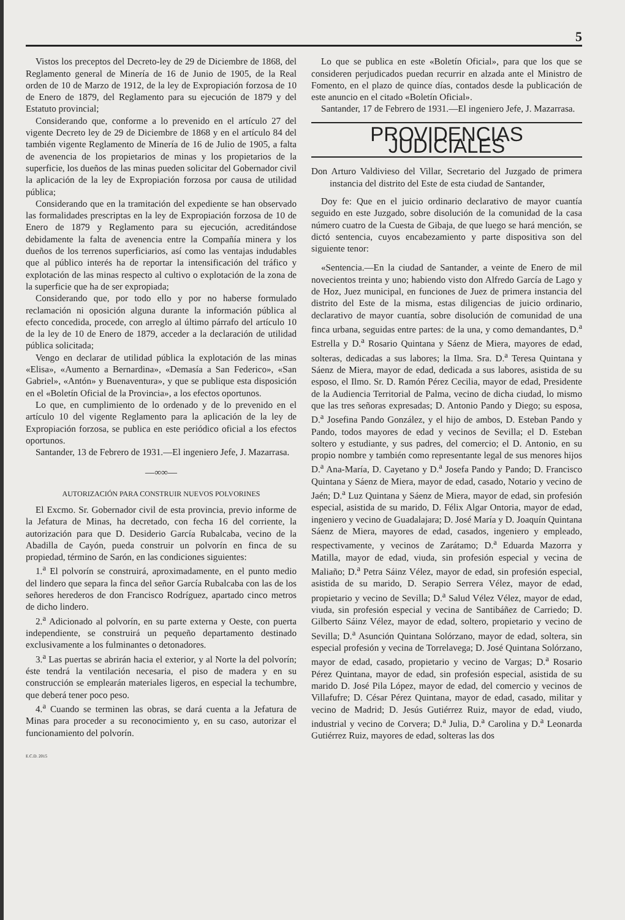5
Vistos los preceptos del Decreto-ley de 29 de Diciembre de 1868, del Reglamento general de Minería de 16 de Junio de 1905, de la Real orden de 10 de Marzo de 1912, de la ley de Expropiación forzosa de 10 de Enero de 1879, del Reglamento para su ejecución de 1879 y del Estatuto provincial;
Considerando que, conforme a lo prevenido en el artículo 27 del vigente Decreto ley de 29 de Diciembre de 1868 y en el artículo 84 del también vigente Reglamento de Minería de 16 de Julio de 1905, a falta de avenencia de los propietarios de minas y los propietarios de la superficie, los dueños de las minas pueden solicitar del Gobernador civil la aplicación de la ley de Expropiación forzosa por causa de utilidad pública;
Considerando que en la tramitación del expediente se han observado las formalidades prescriptas en la ley de Expropiación forzosa de 10 de Enero de 1879 y Reglamento para su ejecución, acreditándose debidamente la falta de avenencia entre la Compañía minera y los dueños de los terrenos superficiarios, así como las ventajas indudables que al público interés ha de reportar la intensificación del tráfico y explotación de las minas respecto al cultivo o explotación de la zona de la superficie que ha de ser expropiada;
Considerando que, por todo ello y por no haberse formulado reclamación ni oposición alguna durante la información pública al efecto concedida, procede, con arreglo al último párrafo del artículo 10 de la ley de 10 de Enero de 1879, acceder a la declaración de utilidad pública solicitada;
Vengo en declarar de utilidad pública la explotación de las minas «Elisa», «Aumento a Bernardina», «Demasía a San Federico», «San Gabriel», «Antón» y Buenaventura», y que se publique esta disposición en el «Boletín Oficial de la Provincia», a los efectos oportunos.
Lo que, en cumplimiento de lo ordenado y de lo prevenido en el artículo 10 del vigente Reglamento para la aplicación de la ley de Expropiación forzosa, se publica en este periódico oficial a los efectos oportunos.
Santander, 13 de Febrero de 1931.—El ingeniero Jefe, J. Mazarrasa.
—∞∞—
AUTORIZACIÓN PARA CONSTRUIR NUEVOS POLVORINES
El Excmo. Sr. Gobernador civil de esta provincia, previo informe de la Jefatura de Minas, ha decretado, con fecha 16 del corriente, la autorización para que D. Desiderio García Rubalcaba, vecino de la Abadilla de Cayón, pueda construir un polvorín en finca de su propiedad, término de Sarón, en las condiciones siguientes:
1.<sup>a</sup> El polvorín se construirá, aproximadamente, en el punto medio del lindero que separa la finca del señor García Rubalcaba con las de los señores herederos de don Francisco Rodríguez, apartado cinco metros de dicho lindero.
2.<sup>a</sup> Adicionado al polvorín, en su parte externa y Oeste, con puerta independiente, se construirá un pequeño departamento destinado exclusivamente a los fulminantes o detonadores.
3.<sup>a</sup> Las puertas se abrirán hacia el exterior, y al Norte la del polvorín; éste tendrá la ventilación necesaria, el piso de madera y en su construcción se emplearán materiales ligeros, en especial la techumbre, que deberá tener poco peso.
4.<sup>a</sup> Cuando se terminen las obras, se dará cuenta a la Jefatura de Minas para proceder a su reconocimiento y, en su caso, autorizar el funcionamiento del polvorín.
E.C.D. 2015
Lo que se publica en este «Boletín Oficial», para que los que se consideren perjudicados puedan recurrir en alzada ante el Ministro de Fomento, en el plazo de quince días, contados desde la publicación de este anuncio en el citado «Boletín Oficial».
Santander, 17 de Febrero de 1931.—El ingeniero Jefe, J. Mazarrasa.
PROVIDENCIAS JUDICIALES
Don Arturo Valdivieso del Villar, Secretario del Juzgado de primera instancia del distrito del Este de esta ciudad de Santander,
Doy fe: Que en el juicio ordinario declarativo de mayor cuantía seguido en este Juzgado, sobre disolución de la comunidad de la casa número cuatro de la Cuesta de Gibaja, de que luego se hará mención, se dictó sentencia, cuyos encabezamiento y parte dispositiva son del siguiente tenor:
«Sentencia.—En la ciudad de Santander, a veinte de Enero de mil novecientos treinta y uno; habiendo visto don Alfredo García de Lago y de Hoz, Juez municipal, en funciones de Juez de primera instancia del distrito del Este de la misma, estas diligencias de juicio ordinario, declarativo de mayor cuantía, sobre disolución de comunidad de una finca urbana, seguidas entre partes: de la una, y como demandantes, D.<sup>a</sup> Estrella y D.<sup>a</sup> Rosario Quintana y Sáenz de Miera, mayores de edad, solteras, dedicadas a sus labores; la Ilma. Sra. D.<sup>a</sup> Teresa Quintana y Sáenz de Miera, mayor de edad, dedicada a sus labores, asistida de su esposo, el Ilmo. Sr. D. Ramón Pérez Cecilia, mayor de edad, Presidente de la Audiencia Territorial de Palma, vecino de dicha ciudad, lo mismo que las tres señoras expresadas; D. Antonio Pando y Diego; su esposa, D.<sup>a</sup> Josefina Pando González, y el hijo de ambos, D. Esteban Pando y Pando, todos mayores de edad y vecinos de Sevilla; el D. Esteban soltero y estudiante, y sus padres, del comercio; el D. Antonio, en su propio nombre y también como representante legal de sus menores hijos D.<sup>a</sup> Ana-María, D. Cayetano y D.<sup>a</sup> Josefa Pando y Pando; D. Francisco Quintana y Sáenz de Miera, mayor de edad, casado, Notario y vecino de Jaén; D.<sup>a</sup> Luz Quintana y Sáenz de Miera, mayor de edad, sin profesión especial, asistida de su marido, D. Félix Algar Ontoria, mayor de edad, ingeniero y vecino de Guadalajara; D. José María y D. Joaquín Quintana Sáenz de Miera, mayores de edad, casados, ingeniero y empleado, respectivamente, y vecinos de Zarátamo; D.<sup>a</sup> Eduarda Mazorra y Matilla, mayor de edad, viuda, sin profesión especial y vecina de Maliaño; D.<sup>a</sup> Petra Sáinz Vélez, mayor de edad, sin profesión especial, asistida de su marido, D. Serapio Serrera Vélez, mayor de edad, propietario y vecino de Sevilla; D.<sup>a</sup> Salud Vélez Vélez, mayor de edad, viuda, sin profesión especial y vecina de Santibáñez de Carriedo; D. Gilberto Sáinz Vélez, mayor de edad, soltero, propietario y vecino de Sevilla; D.<sup>a</sup> Asunción Quintana Solórzano, mayor de edad, soltera, sin especial profesión y vecina de Torrelavega; D. José Quintana Solórzano, mayor de edad, casado, propietario y vecino de Vargas; D.<sup>a</sup> Rosario Pérez Quintana, mayor de edad, sin profesión especial, asistida de su marido D. José Pila López, mayor de edad, del comercio y vecinos de Villafufre; D. César Pérez Quintana, mayor de edad, casado, militar y vecino de Madrid; D. Jesús Gutiérrez Ruiz, mayor de edad, viudo, industrial y vecino de Corvera; D.<sup>a</sup> Julia, D.<sup>a</sup> Carolina y D.<sup>a</sup> Leonarda Gutiérrez Ruiz, mayores de edad, solteras las dos